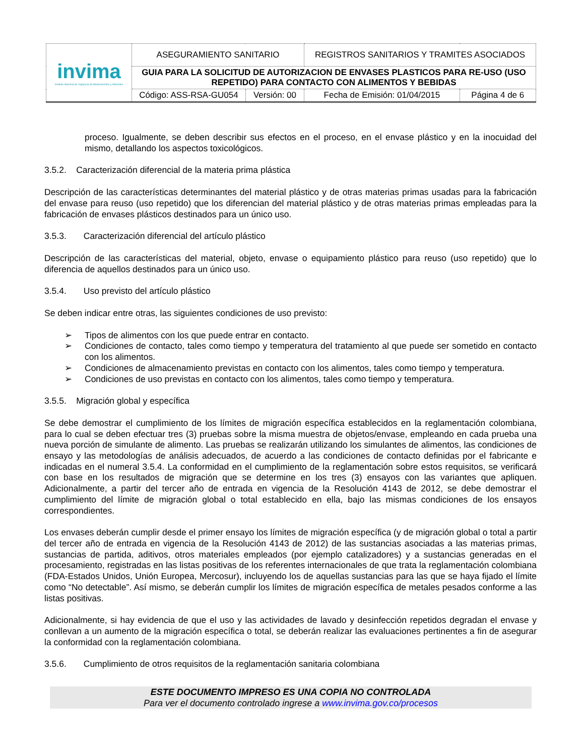| invima Instituto Nacional de Vigilancia de Medicamentos y Alimentos | ASEGURAMIENTO SANITARIO | | REGISTROS SANITARIOS Y TRAMITES ASOCIADOS | |
| | GUIA PARA LA SOLICITUD DE AUTORIZACION DE ENVASES PLASTICOS PARA RE-USO (USO REPETIDO) PARA CONTACTO CON ALIMENTOS Y BEBIDAS | | | |
| | Código: ASS-RSA-GU054 | Versión: 00 | Fecha de Emisión: 01/04/2015 | Página 4 de 6 |
proceso. Igualmente, se deben describir sus efectos en el proceso, en el envase plástico y en la inocuidad del mismo, detallando los aspectos toxicológicos.
3.5.2. Caracterización diferencial de la materia prima plástica
Descripción de las características determinantes del material plástico y de otras materias primas usadas para la fabricación del envase para reuso (uso repetido) que los diferencian del material plástico y de otras materias primas empleadas para la fabricación de envases plásticos destinados para un único uso.
3.5.3. Caracterización diferencial del artículo plástico
Descripción de las características del material, objeto, envase o equipamiento plástico para reuso (uso repetido) que lo diferencia de aquellos destinados para un único uso.
3.5.4. Uso previsto del artículo plástico
Se deben indicar entre otras, las siguientes condiciones de uso previsto:
➢ Tipos de alimentos con los que puede entrar en contacto.
➢ Condiciones de contacto, tales como tiempo y temperatura del tratamiento al que puede ser sometido en contacto con los alimentos.
➢ Condiciones de almacenamiento previstas en contacto con los alimentos, tales como tiempo y temperatura.
➢ Condiciones de uso previstas en contacto con los alimentos, tales como tiempo y temperatura.
3.5.5. Migración global y específica
Se debe demostrar el cumplimiento de los límites de migración específica establecidos en la reglamentación colombiana, para lo cual se deben efectuar tres (3) pruebas sobre la misma muestra de objetos/envase, empleando en cada prueba una nueva porción de simulante de alimento. Las pruebas se realizarán utilizando los simulantes de alimentos, las condiciones de ensayo y las metodologías de análisis adecuados, de acuerdo a las condiciones de contacto definidas por el fabricante e indicadas en el numeral 3.5.4. La conformidad en el cumplimiento de la reglamentación sobre estos requisitos, se verificará con base en los resultados de migración que se determine en los tres (3) ensayos con las variantes que apliquen. Adicionalmente, a partir del tercer año de entrada en vigencia de la Resolución 4143 de 2012, se debe demostrar el cumplimiento del límite de migración global o total establecido en ella, bajo las mismas condiciones de los ensayos correspondientes.
Los envases deberán cumplir desde el primer ensayo los límites de migración específica (y de migración global o total a partir del tercer año de entrada en vigencia de la Resolución 4143 de 2012) de las sustancias asociadas a las materias primas, sustancias de partida, aditivos, otros materiales empleados (por ejemplo catalizadores) y a sustancias generadas en el procesamiento, registradas en las listas positivas de los referentes internacionales de que trata la reglamentación colombiana (FDA-Estados Unidos, Unión Europea, Mercosur), incluyendo los de aquellas sustancias para las que se haya fijado el límite como “No detectable”. Así mismo, se deberán cumplir los límites de migración específica de metales pesados conforme a las listas positivas.
Adicionalmente, si hay evidencia de que el uso y las actividades de lavado y desinfección repetidos degradan el envase y conllevan a un aumento de la migración específica o total, se deberán realizar las evaluaciones pertinentes a fin de asegurar la conformidad con la reglamentación colombiana.
3.5.6. Cumplimiento de otros requisitos de la reglamentación sanitaria colombiana
ESTE DOCUMENTO IMPRESO ES UNA COPIA NO CONTROLADA
Para ver el documento controlado ingrese a www.invima.gov.co/procesos